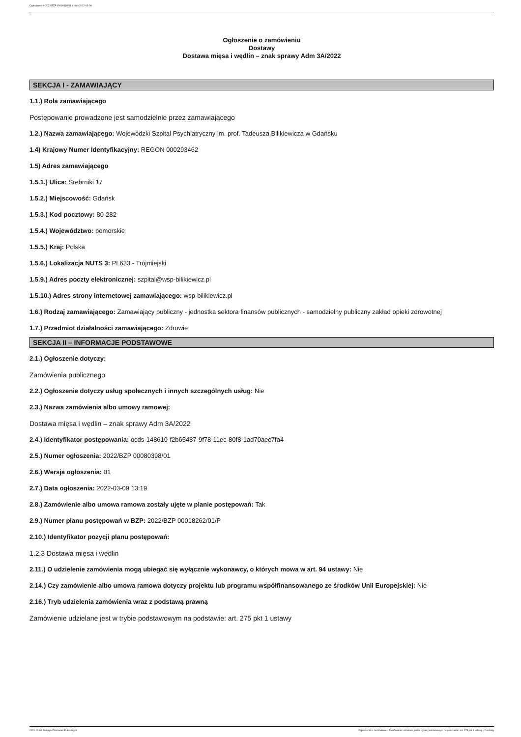Ogłoszenie nr 2022/BZP 00080398/01 z dnia 2022-03-09
Ogłoszenie o zamówieniu
Dostawy
Dostawa mięsa i wędlin – znak sprawy Adm 3A/2022
SEKCJA I - ZAMAWIAJĄCY
1.1.) Rola zamawiającego
Postępowanie prowadzone jest samodzielnie przez zamawiającego
1.2.) Nazwa zamawiającego: Wojewódzki Szpital Psychiatryczny im. prof. Tadeusza Bilikiewicza w Gdańsku
1.4) Krajowy Numer Identyfikacyjny: REGON 000293462
1.5) Adres zamawiającego
1.5.1.) Ulica: Srebrniki 17
1.5.2.) Miejscowość: Gdańsk
1.5.3.) Kod pocztowy: 80-282
1.5.4.) Województwo: pomorskie
1.5.5.) Kraj: Polska
1.5.6.) Lokalizacja NUTS 3: PL633 - Trójmiejski
1.5.9.) Adres poczty elektronicznej: szpital@wsp-bilikiewicz.pl
1.5.10.) Adres strony internetowej zamawiającego: wsp-bilikiewicz.pl
1.6.) Rodzaj zamawiającego: Zamawiający publiczny - jednostka sektora finansów publicznych - samodzielny publiczny zakład opieki zdrowotnej
1.7.) Przedmiot działalności zamawiającego: Zdrowie
SEKCJA II – INFORMACJE PODSTAWOWE
2.1.) Ogłoszenie dotyczy:
Zamówienia publicznego
2.2.) Ogłoszenie dotyczy usług społecznych i innych szczególnych usług: Nie
2.3.) Nazwa zamówienia albo umowy ramowej:
Dostawa mięsa i wędlin – znak sprawy Adm 3A/2022
2.4.) Identyfikator postępowania: ocds-148610-f2b65487-9f78-11ec-80f8-1ad70aec7fa4
2.5.) Numer ogłoszenia: 2022/BZP 00080398/01
2.6.) Wersja ogłoszenia: 01
2.7.) Data ogłoszenia: 2022-03-09 13:19
2.8.) Zamówienie albo umowa ramowa zostały ujęte w planie postępowań: Tak
2.9.) Numer planu postępowań w BZP: 2022/BZP 00018262/01/P
2.10.) Identyfikator pozycji planu postępowań:
1.2.3 Dostawa mięsa i wędlin
2.11.) O udzielenie zamówienia mogą ubiegać się wyłącznie wykonawcy, o których mowa w art. 94 ustawy: Nie
2.14.) Czy zamówienie albo umowa ramowa dotyczy projektu lub programu współfinansowanego ze środków Unii Europejskiej: Nie
2.16.) Tryb udzielenia zamówienia wraz z podstawą prawną
Zamówienie udzielane jest w trybie podstawowym na podstawie: art. 275 pkt 1 ustawy
2022-03-09 Biuletyn Zamówień Publicznych Ogłoszenie o zamówieniu - Zamówienie udzielane jest w trybie podstawowym na podstawie: art. 275 pkt 1 ustawy - Dostawy